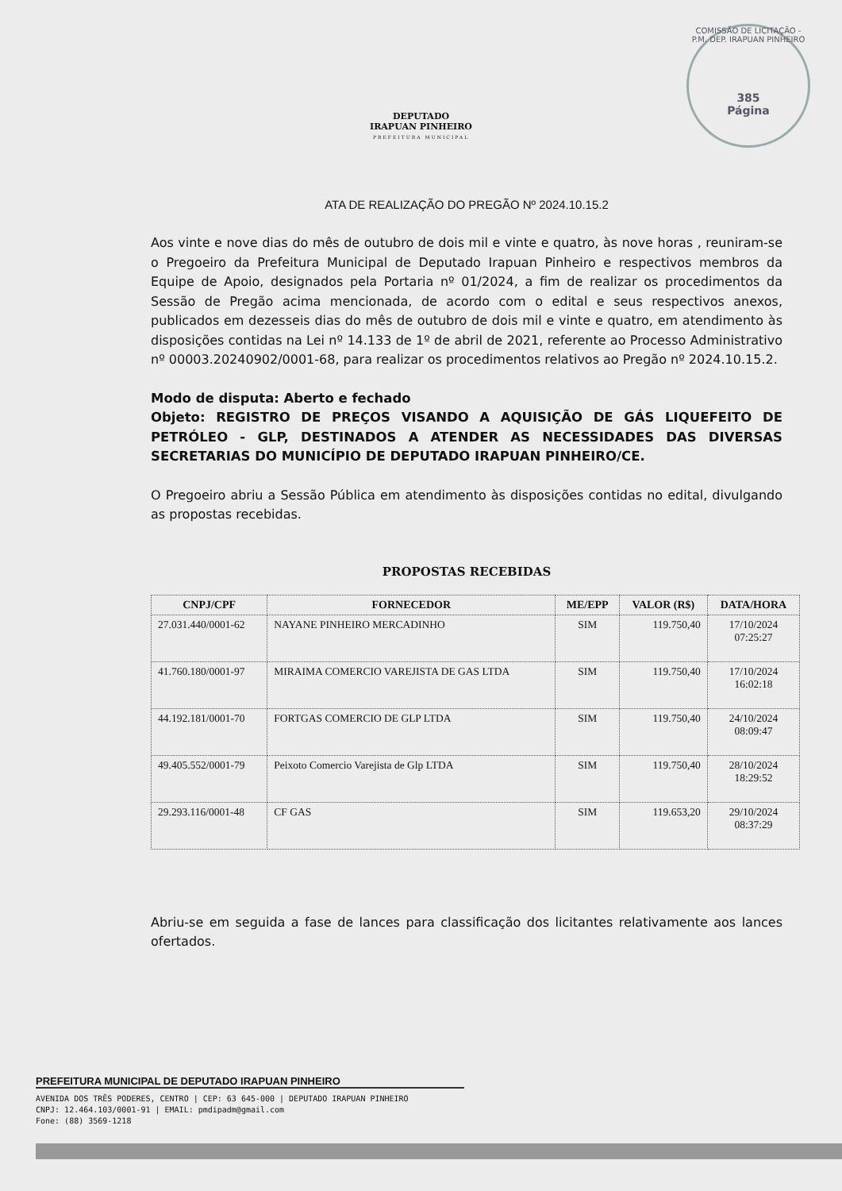COMISSÃO DE LICITAÇÃO - P.M. DEP. IRAPUAN PINHEIRO
385
Página
DEPUTADO
IRAPUAN PINHEIRO
PREFEITURA MUNICIPAL
ATA DE REALIZAÇÃO DO PREGÃO Nº 2024.10.15.2
Aos vinte e nove dias do mês de outubro de dois mil e vinte e quatro, às nove horas , reuniram-se o Pregoeiro da Prefeitura Municipal de Deputado Irapuan Pinheiro e respectivos membros da Equipe de Apoio, designados pela Portaria nº 01/2024, a fim de realizar os procedimentos da Sessão de Pregão acima mencionada, de acordo com o edital e seus respectivos anexos, publicados em dezesseis dias do mês de outubro de dois mil e vinte e quatro, em atendimento às disposições contidas na Lei nº 14.133 de 1º de abril de 2021, referente ao Processo Administrativo nº 00003.20240902/0001-68, para realizar os procedimentos relativos ao Pregão nº 2024.10.15.2.
Modo de disputa: Aberto e fechado
Objeto: REGISTRO DE PREÇOS VISANDO A AQUISIÇÃO DE GÁS LIQUEFEITO DE PETRÓLEO - GLP, DESTINADOS A ATENDER AS NECESSIDADES DAS DIVERSAS SECRETARIAS DO MUNICÍPIO DE DEPUTADO IRAPUAN PINHEIRO/CE.
O Pregoeiro abriu a Sessão Pública em atendimento às disposições contidas no edital, divulgando as propostas recebidas.
PROPOSTAS RECEBIDAS
| CNPJ/CPF | FORNECEDOR | ME/EPP | VALOR (R$) | DATA/HORA |
| --- | --- | --- | --- | --- |
| 27.031.440/0001-62 | NAYANE PINHEIRO MERCADINHO | SIM | 119.750,40 | 17/10/2024 07:25:27 |
| 41.760.180/0001-97 | MIRAIMA COMERCIO VAREJISTA DE GAS LTDA | SIM | 119.750,40 | 17/10/2024 16:02:18 |
| 44.192.181/0001-70 | FORTGAS COMERCIO DE GLP LTDA | SIM | 119.750,40 | 24/10/2024 08:09:47 |
| 49.405.552/0001-79 | Peixoto Comercio Varejista de Glp LTDA | SIM | 119.750,40 | 28/10/2024 18:29:52 |
| 29.293.116/0001-48 | CF GAS | SIM | 119.653,20 | 29/10/2024 08:37:29 |
Abriu-se em seguida a fase de lances para classificação dos licitantes relativamente aos lances ofertados.
PREFEITURA MUNICIPAL DE DEPUTADO IRAPUAN PINHEIRO
AVENIDA DOS TRÊS PODERES, CENTRO | CEP: 63 645-000 | DEPUTADO IRAPUAN PINHEIRO
CNPJ: 12.464.103/0001-91 | EMAIL: pmdipadm@gmail.com
Fone: (88) 3569-1218